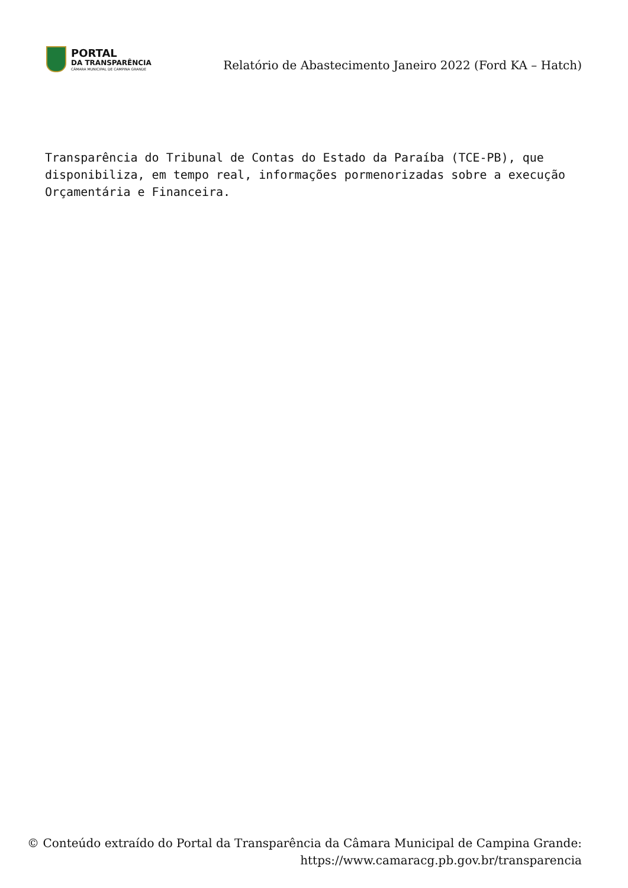PORTAL
DA TRANSPARÊNCIA
CÂMARA MUNICIPAL DE CAMPINA GRANDE
Relatório de Abastecimento Janeiro 2022 (Ford KA – Hatch)
Transparência do Tribunal de Contas do Estado da Paraíba (TCE-PB), que disponibiliza, em tempo real, informações pormenorizadas sobre a execução Orçamentária e Financeira.
© Conteúdo extraído do Portal da Transparência da Câmara Municipal de Campina Grande:
https://www.camaracg.pb.gov.br/transparencia